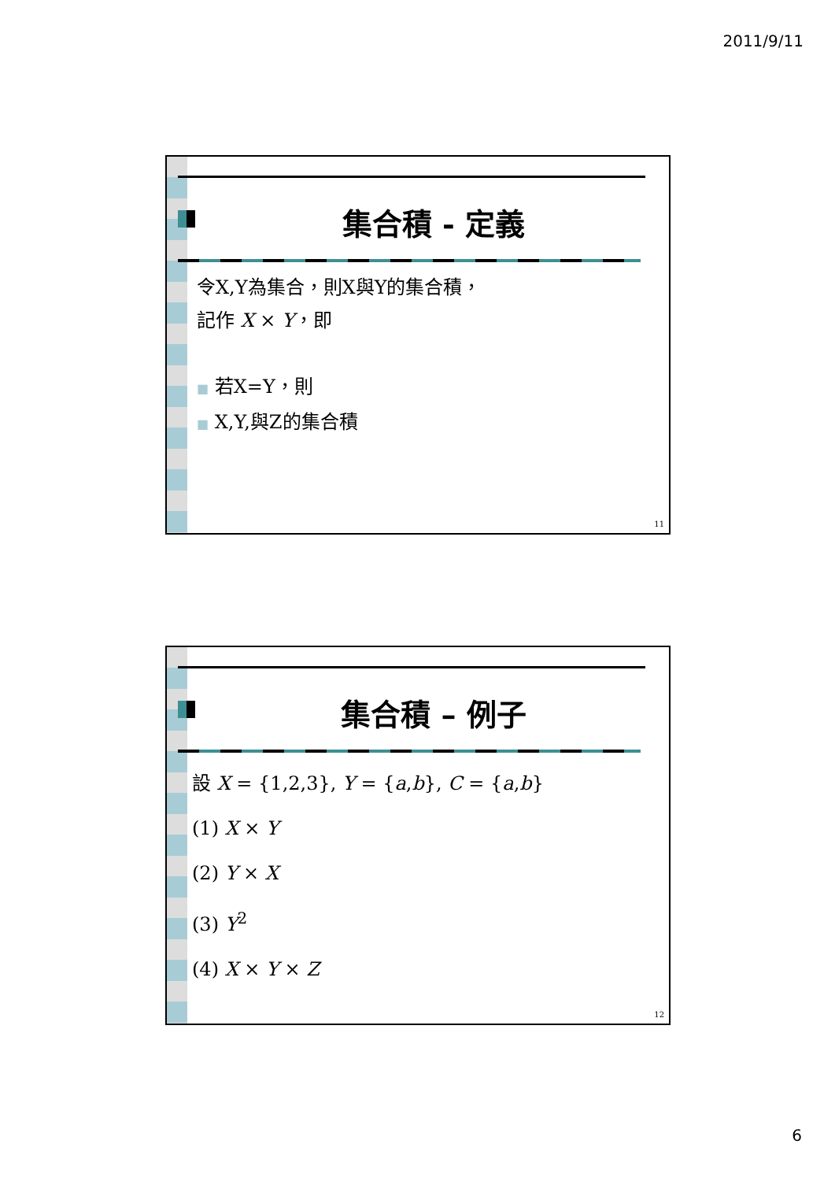2011/9/11
集合積 - 定義
令X,Y為集合，則X與Y的集合積，
記作 X × Y，即
■ 若X=Y，則
■ X,Y,與Z的集合積
11
集合積 – 例子
設 X = {1,2,3}, Y = {a,b}, C = {a,b}
(1) X × Y
(2) Y × X
(3) Y<sup>2</sup>
(4) X × Y × Z
12
6